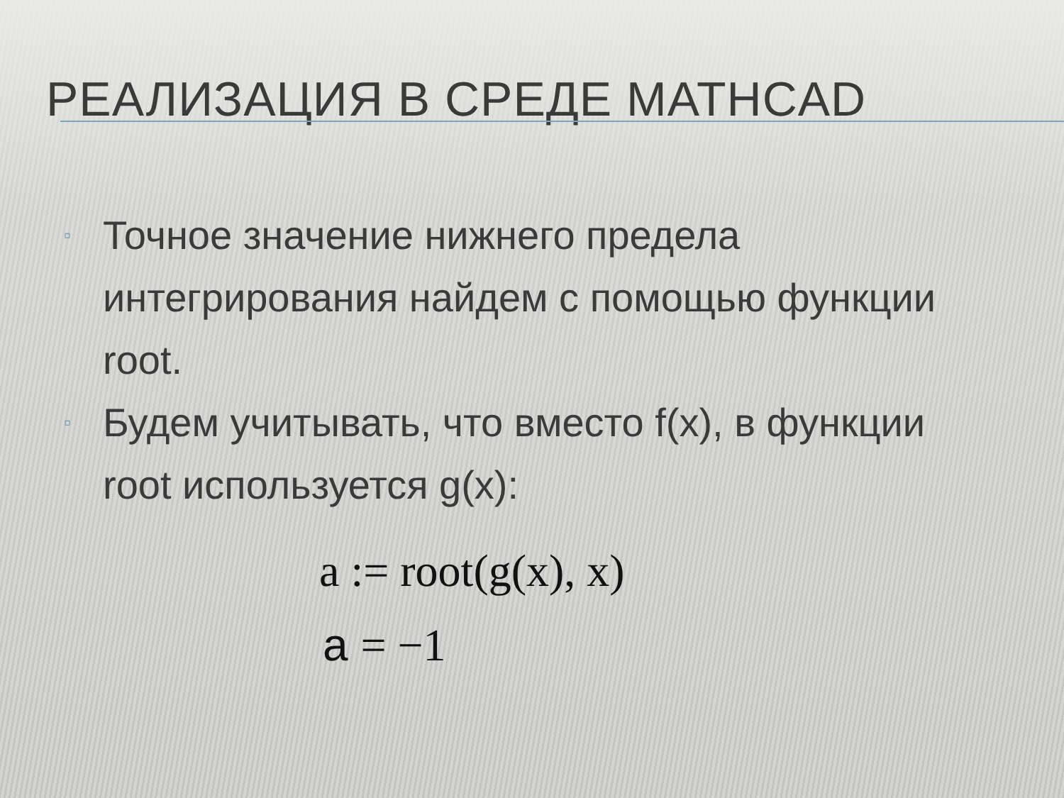РЕАЛИЗАЦИЯ В СРЕДЕ MATHCAD
▫ Точное значение нижнего предела интегрирования найдем с помощью функции root.
▫ Будем учитывать, что вместо f(x), в функции root используется g(x):
a := root(g(x), x)
a = −1